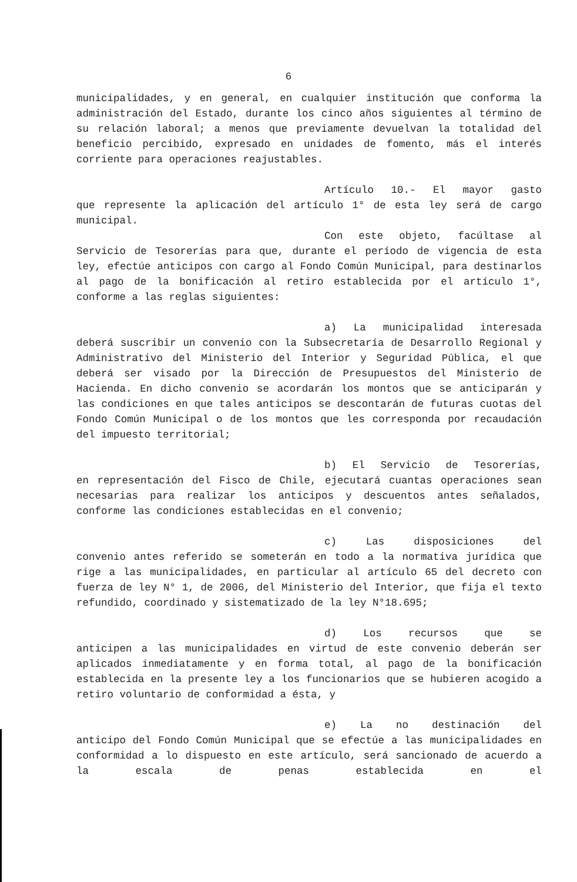6
municipalidades, y en general, en cualquier institución que conforma la administración del Estado, durante los cinco años siguientes al término de su relación laboral; a menos que previamente devuelvan la totalidad del beneficio percibido, expresado en unidades de fomento, más el interés corriente para operaciones reajustables.
Artículo 10.- El mayor gasto
que represente la aplicación del artículo 1° de esta ley será de cargo municipal.
Con este objeto, facúltase al
Servicio de Tesorerías para que, durante el período de vigencia de esta ley, efectúe anticipos con cargo al Fondo Común Municipal, para destinarlos al pago de la bonificación al retiro establecida por el artículo 1°, conforme a las reglas siguientes:
a) La municipalidad interesada
deberá suscribir un convenio con la Subsecretaría de Desarrollo Regional y Administrativo del Ministerio del Interior y Seguridad Pública, el que deberá ser visado por la Dirección de Presupuestos del Ministerio de Hacienda. En dicho convenio se acordarán los montos que se anticiparán y las condiciones en que tales anticipos se descontarán de futuras cuotas del Fondo Común Municipal o de los montos que les corresponda por recaudación del impuesto territorial;
b) El Servicio de Tesorerías,
en representación del Fisco de Chile, ejecutará cuantas operaciones sean necesarias para realizar los anticipos y descuentos antes señalados, conforme las condiciones establecidas en el convenio;
c) Las disposiciones del
convenio antes referido se someterán en todo a la normativa jurídica que rige a las municipalidades, en particular al artículo 65 del decreto con fuerza de ley N° 1, de 2006, del Ministerio del Interior, que fija el texto refundido, coordinado y sistematizado de la ley N°18.695;
d) Los recursos que se
anticipen a las municipalidades en virtud de este convenio deberán ser aplicados inmediatamente y en forma total, al pago de la bonificación establecida en la presente ley a los funcionarios que se hubieren acogido a retiro voluntario de conformidad a ésta, y
e) La no destinación del
anticipo del Fondo Común Municipal que se efectúe a las municipalidades en conformidad a lo dispuesto en este artículo, será sancionado de acuerdo a la escala de penas establecida en el